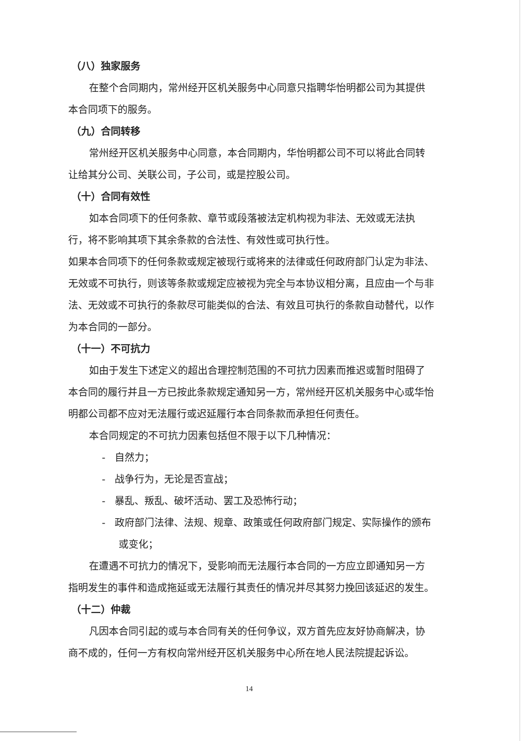（八）独家服务
在整个合同期内，常州经开区机关服务中心同意只指聘华怡明都公司为其提供本合同项下的服务。
（九）合同转移
常州经开区机关服务中心同意，本合同期内，华怡明都公司不可以将此合同转让给其分公司、关联公司，子公司，或是控股公司。
（十）合同有效性
如本合同项下的任何条款、章节或段落被法定机构视为非法、无效或无法执行，将不影响其项下其余条款的合法性、有效性或可执行性。
如果本合同项下的任何条款或规定被现行或将来的法律或任何政府部门认定为非法、无效或不可执行，则该等条款或规定应被视为完全与本协议相分离，且应由一个与非法、无效或不可执行的条款尽可能类似的合法、有效且可执行的条款自动替代，以作为本合同的一部分。
（十一）不可抗力
如由于发生下述定义的超出合理控制范围的不可抗力因素而推迟或暂时阻碍了本合同的履行并且一方已按此条款规定通知另一方，常州经开区机关服务中心或华怡明都公司都不应对无法履行或迟延履行本合同条款而承担任何责任。
本合同规定的不可抗力因素包括但不限于以下几种情况：
- 自然力；
- 战争行为，无论是否宣战；
- 暴乱、叛乱、破坏活动、罢工及恐怖行动；
- 政府部门法律、法规、规章、政策或任何政府部门规定、实际操作的颁布或变化；
在遭遇不可抗力的情况下，受影响而无法履行本合同的一方应立即通知另一方指明发生的事件和造成拖延或无法履行其责任的情况并尽其努力挽回该延迟的发生。
（十二）仲裁
凡因本合同引起的或与本合同有关的任何争议，双方首先应友好协商解决，协商不成的，任何一方有权向常州经开区机关服务中心所在地人民法院提起诉讼。
14